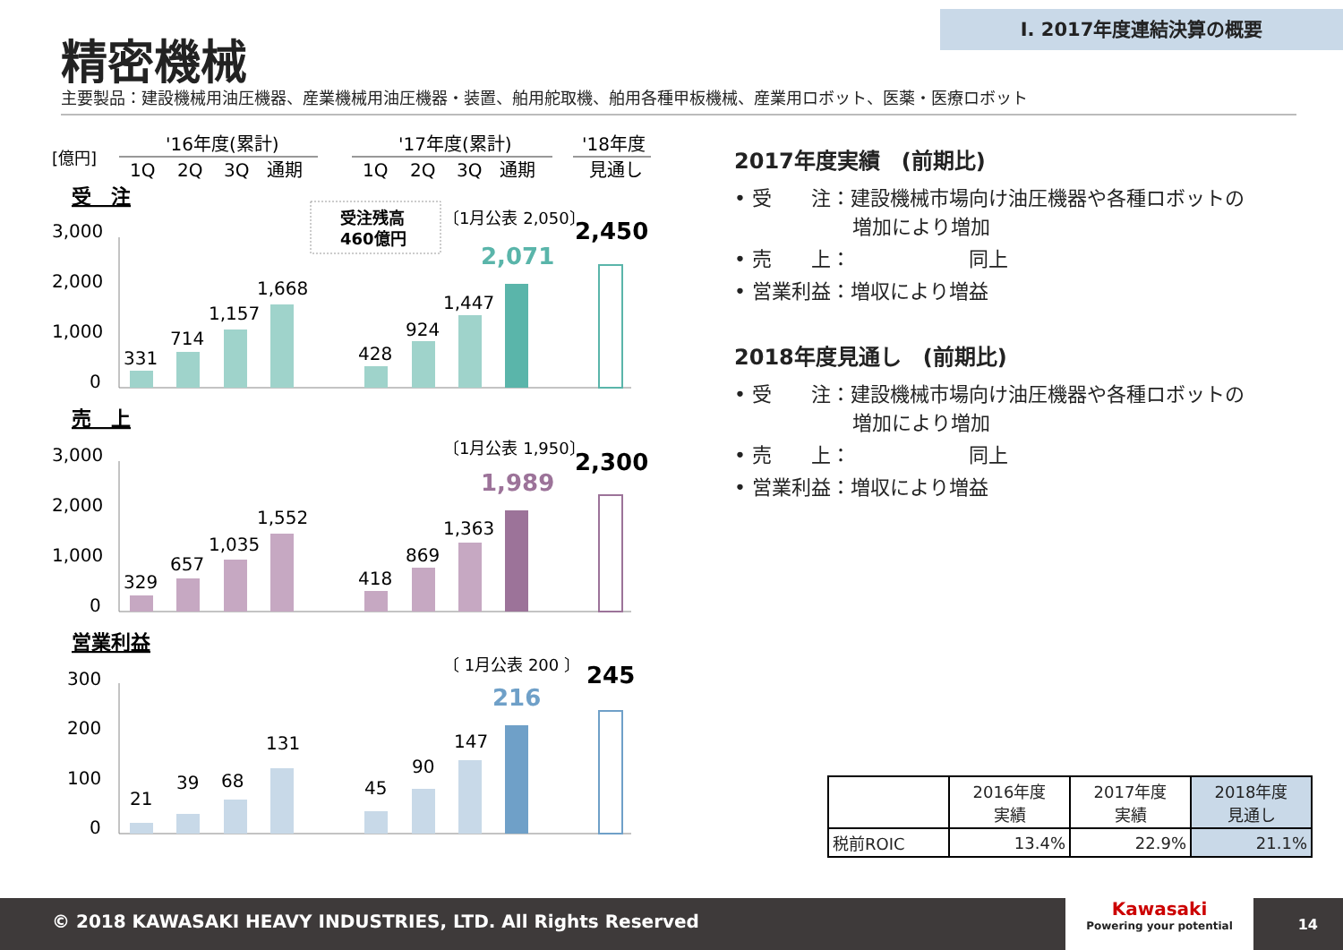Ⅰ. 2017年度連結決算の概要
精密機械
主要製品：建設機械用油圧機器、産業機械用油圧機器・装置、舶用舵取機、舶用各種甲板機械、産業用ロボット、医薬・医療ロボット
[億円]
'16年度(累計)
'17年度(累計)
'18年度
1Q
2Q
3Q
通期
1Q
2Q
3Q
通期
見通し
受　注
受注残高
460億円
3,000
2,000
1,000
0
331
714
1,157
1,668
428
924
1,447
〔1月公表 2,050〕
2,071
2,450
売　上
3,000
2,000
1,000
0
329
657
1,035
1,552
418
869
1,363
〔1月公表 1,950〕
1,989
2,300
営業利益
300
200
100
0
21
39
68
131
45
90
147
〔 1月公表 200 〕
216
245
2017年度実績　(前期比)
• 受　　注：建設機械市場向け油圧機器や各種ロボットの
　　　　　　増加により増加
• 売　　上：　　　　　　同上
• 営業利益：増収により増益
2018年度見通し　(前期比)
• 受　　注：建設機械市場向け油圧機器や各種ロボットの
　　　　　　増加により増加
• 売　　上：　　　　　　同上
• 営業利益：増収により増益
| | 2016年度 実績 | 2017年度 実績 | 2018年度 見通し |
| --- | --- | --- | --- |
| 税前ROIC | 13.4% | 22.9% | 21.1% |
© 2018 KAWASAKI HEAVY INDUSTRIES, LTD. All Rights Reserved
Kawasaki
Powering your potential
14